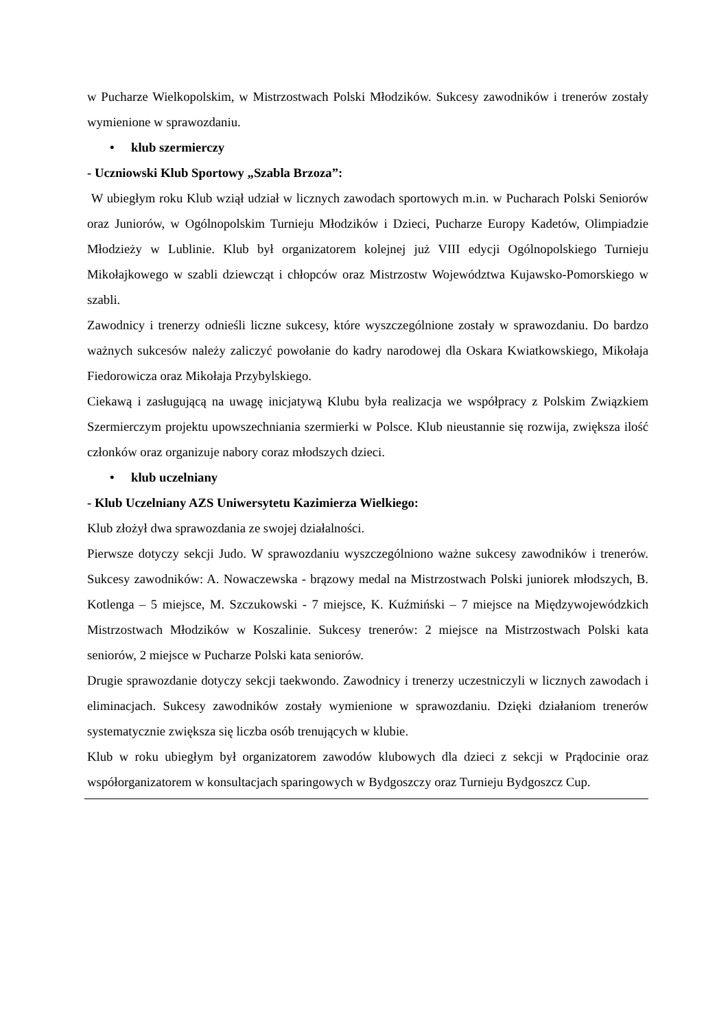w Pucharze Wielkopolskim, w Mistrzostwach Polski Młodzików. Sukcesy zawodników i trenerów zostały wymienione w sprawozdaniu.
• klub szermierczy
- Uczniowski Klub Sportowy „Szabla Brzoza”:
W ubiegłym roku Klub wziął udział w licznych zawodach sportowych m.in. w Pucharach Polski Seniorów oraz Juniorów, w Ogólnopolskim Turnieju Młodzików i Dzieci, Pucharze Europy Kadetów, Olimpiadzie Młodzieży w Lublinie. Klub był organizatorem kolejnej już VIII edycji Ogólnopolskiego Turnieju Mikołajkowego w szabli dziewcząt i chłopców oraz Mistrzostw Województwa Kujawsko-Pomorskiego w szabli.
Zawodnicy i trenerzy odnieśli liczne sukcesy, które wyszczególnione zostały w sprawozdaniu. Do bardzo ważnych sukcesów należy zaliczyć powołanie do kadry narodowej dla Oskara Kwiatkowskiego, Mikołaja Fiedorowicza oraz Mikołaja Przybylskiego.
Ciekawą i zasługującą na uwagę inicjatywą Klubu była realizacja we współpracy z Polskim Związkiem Szermierczym projektu upowszechniania szermierki w Polsce. Klub nieustannie się rozwija, zwiększa ilość członków oraz organizuje nabory coraz młodszych dzieci.
• klub uczelniany
- Klub Uczelniany AZS Uniwersytetu Kazimierza Wielkiego:
Klub złożył dwa sprawozdania ze swojej działalności.
Pierwsze dotyczy sekcji Judo. W sprawozdaniu wyszczególniono ważne sukcesy zawodników i trenerów. Sukcesy zawodników: A. Nowaczewska - brązowy medal na Mistrzostwach Polski juniorek młodszych, B. Kotlenga – 5 miejsce, M. Szczukowski - 7 miejsce, K. Kuźmiński – 7 miejsce na Międzywojewódzkich Mistrzostwach Młodzików w Koszalinie. Sukcesy trenerów: 2 miejsce na Mistrzostwach Polski kata seniorów, 2 miejsce w Pucharze Polski kata seniorów.
Drugie sprawozdanie dotyczy sekcji taekwondo. Zawodnicy i trenerzy uczestniczyli w licznych zawodach i eliminacjach. Sukcesy zawodników zostały wymienione w sprawozdaniu. Dzięki działaniom trenerów systematycznie zwiększa się liczba osób trenujących w klubie.
Klub w roku ubiegłym był organizatorem zawodów klubowych dla dzieci z sekcji w Prądocinie oraz współorganizatorem w konsultacjach sparingowych w Bydgoszczy oraz Turnieju Bydgoszcz Cup.